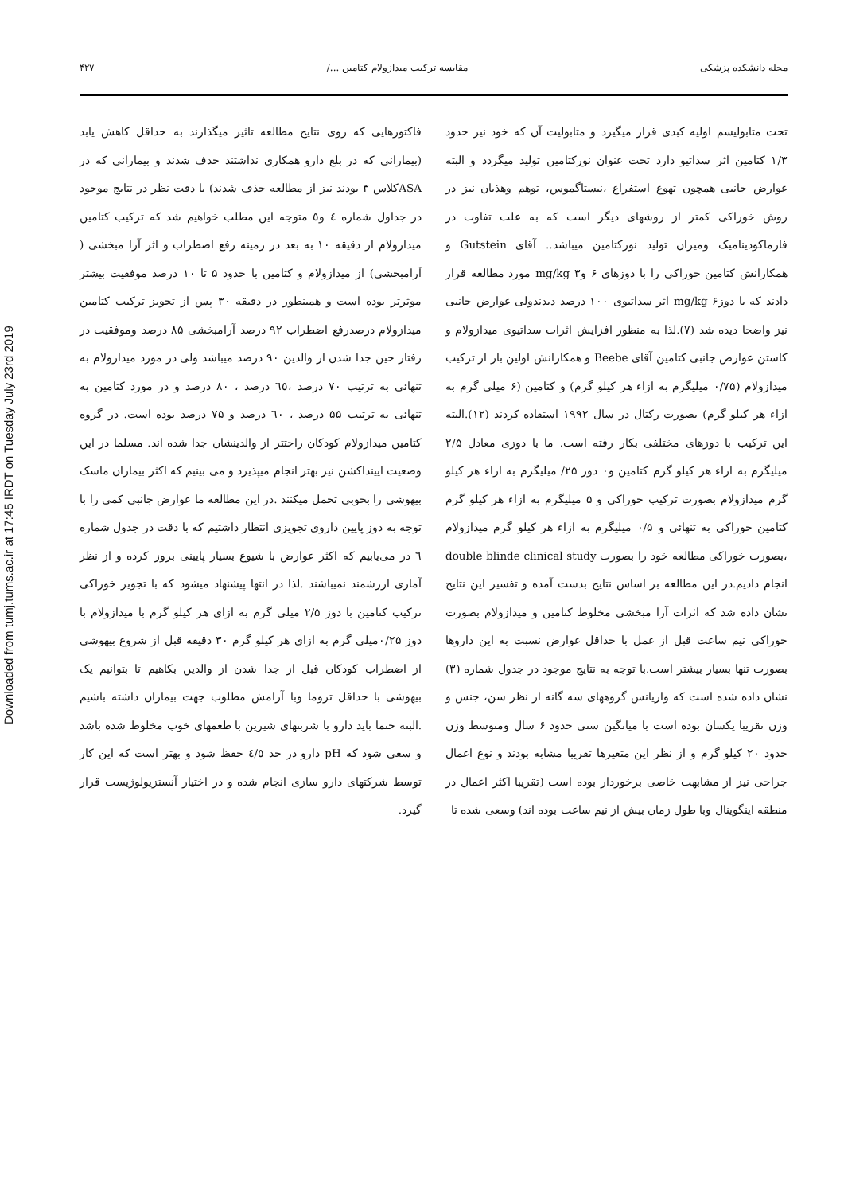Downloaded from tumj.tums.ac.ir at 17:45 IRDT on Tuesday July 23rd 2019
مجله دانشکده پزشکی مقایسه ترکیب میدازولام کتامین .../ ۴۲۷
تحت متابولیسم اولیه کبدی قرار میگیرد و متابولیت آن که خود نیز حدود ۱/۳ کتامین اثر سداتیو دارد تحت عنوان نورکتامین تولید میگردد و البته عوارض جانبی همچون تهوع استفراغ ،نیستاگموس، توهم وهذیان نیز در روش خوراکی کمتر از روشهای دیگر است که به علت تفاوت در فارماکودینامیک ومیزان تولید نورکتامین میباشد.. آقای Gutstein و همکارانش کتامین خوراکی را با دوزهای ۶ و۳ mg/kg مورد مطالعه قرار دادند که با دوزmg/kg ۶ اثر سداتیوی ۱۰۰ درصد دیدندولی عوارض جانبی نیز واضحا دیده شد (۷).لذا به منظور افزایش اثرات سداتیوی میدازولام و کاستن عوارض جانبی کتامین آقای Beebe و همکارانش اولین بار از ترکیب میدازولام (۰/۷۵ میلیگرم به ازاء هر کیلو گرم) و کتامین (۶ میلی گرم به ازاء هر کیلو گرم) بصورت رکتال در سال ۱۹۹۲ استفاده کردند (۱۲).البته این ترکیب با دوزهای مختلفی بکار رفته است. ما با دوزی معادل ۲/۵ میلیگرم به ازاء هر کیلو گرم کتامین و۰ دوز ۲۵/ میلیگرم به ازاء هر کیلو گرم میدازولام بصورت ترکیب خوراکی و ۵ میلیگرم به ازاء هر کیلو گرم کتامین خوراکی به تنهائی و ۰/۵ میلیگرم به ازاء هر کیلو گرم میدازولام ،بصورت خوراکی مطالعه خود را بصورت double blinde clinical study انجام دادیم.در این مطالعه بر اساس نتایج بدست آمده و تفسیر این نتایج نشان داده شد که اثرات آرا مبخشی مخلوط کتامین و میدازولام بصورت خوراکی نیم ساعت قبل از عمل با حداقل عوارض نسبت به این داروها بصورت تنها بسیار بیشتر است.با توجه به نتایج موجود در جدول شماره (۳) نشان داده شده است که واریانس گروههای سه گانه از نظر سن، جنس و وزن تقریبا یکسان بوده است با میانگین سنی حدود ۶ سال ومتوسط وزن حدود ۲۰ کیلو گرم و از نظر این متغیرها تقریبا مشابه بودند و نوع اعمال جراحی نیز از مشابهت خاصی برخوردار بوده است (تقریبا اکثر اعمال در منطقه اینگوینال وبا طول زمان بیش از نیم ساعت بوده اند) وسعی شده تا
فاکتورهایی که روی نتایج مطالعه تاثیر میگذارند به حداقل کاهش یابد (بیمارانی که در بلع دارو همکاری نداشتند حذف شدند و بیمارانی که در ASAکلاس ۳ بودند نیز از مطالعه حذف شدند) با دقت نظر در نتایج موجود در جداول شماره ٤ و٥ متوجه این مطلب خواهیم شد که ترکیب کتامین میدازولام از دقیقه ۱۰ به بعد در زمینه رفع اضطراب و اثر آرا مبخشی ( آرامبخشی) از میدازولام و کتامین با حدود ۵ تا ۱۰ درصد موفقیت بیشتر موثرتر بوده است و همینطور در دقیقه ۳۰ پس از تجویز ترکیب کتامین میدازولام درصدرفع اضطراب ۹۲ درصد آرامبخشی ۸۵ درصد وموفقیت در رفتار حین جدا شدن از والدین ۹۰ درصد میباشد ولی در مورد میدازولام به تنهائی به ترتیب ۷۰ درصد ،٦٥ درصد ، ۸۰ درصد و در مورد کتامین به تنهائی به ترتیب ۵۵ درصد ، ٦۰ درصد و ۷۵ درصد بوده است. در گروه کتامین میدازولام کودکان راحتتر از والدینشان جدا شده اند. مسلما در این وضعیت ایینداکشن نیز بهتر انجام میپذیرد و می بینیم که اکثر بیماران ماسک بیهوشی را بخوبی تحمل میکنند .در این مطالعه ما عوارض جانبی کمی را با توجه به دوز پایین داروی تجویزی انتظار داشتیم که با دقت در جدول شماره ٦ در می‌یابیم که اکثر عوارض با شیوع بسیار پایینی بروز کرده و از نظر آماری ارزشمند نمیباشند .لذا در انتها پیشنهاد میشود که با تجویز خوراکی ترکیب کتامین با دوز ۲/۵ میلی گرم به ازای هر کیلو گرم با میدازولام با دوز ۰/۲۵میلی گرم به ازای هر کیلو گرم ۳۰ دقیقه قبل از شروع بیهوشی از اضطراب کودکان قبل از جدا شدن از والدین بکاهیم تا بتوانیم یک بیهوشی با حداقل تروما وبا آرامش مطلوب جهت بیماران داشته باشیم .البته حتما باید دارو با شربتهای شیرین با طعمهای خوب مخلوط شده باشد و سعی شود که pH دارو در حد ٤/٥ حفظ شود و بهتر است که این کار توسط شرکتهای دارو سازی انجام شده و در اختیار آنستزیولوژیست قرار گیرد.